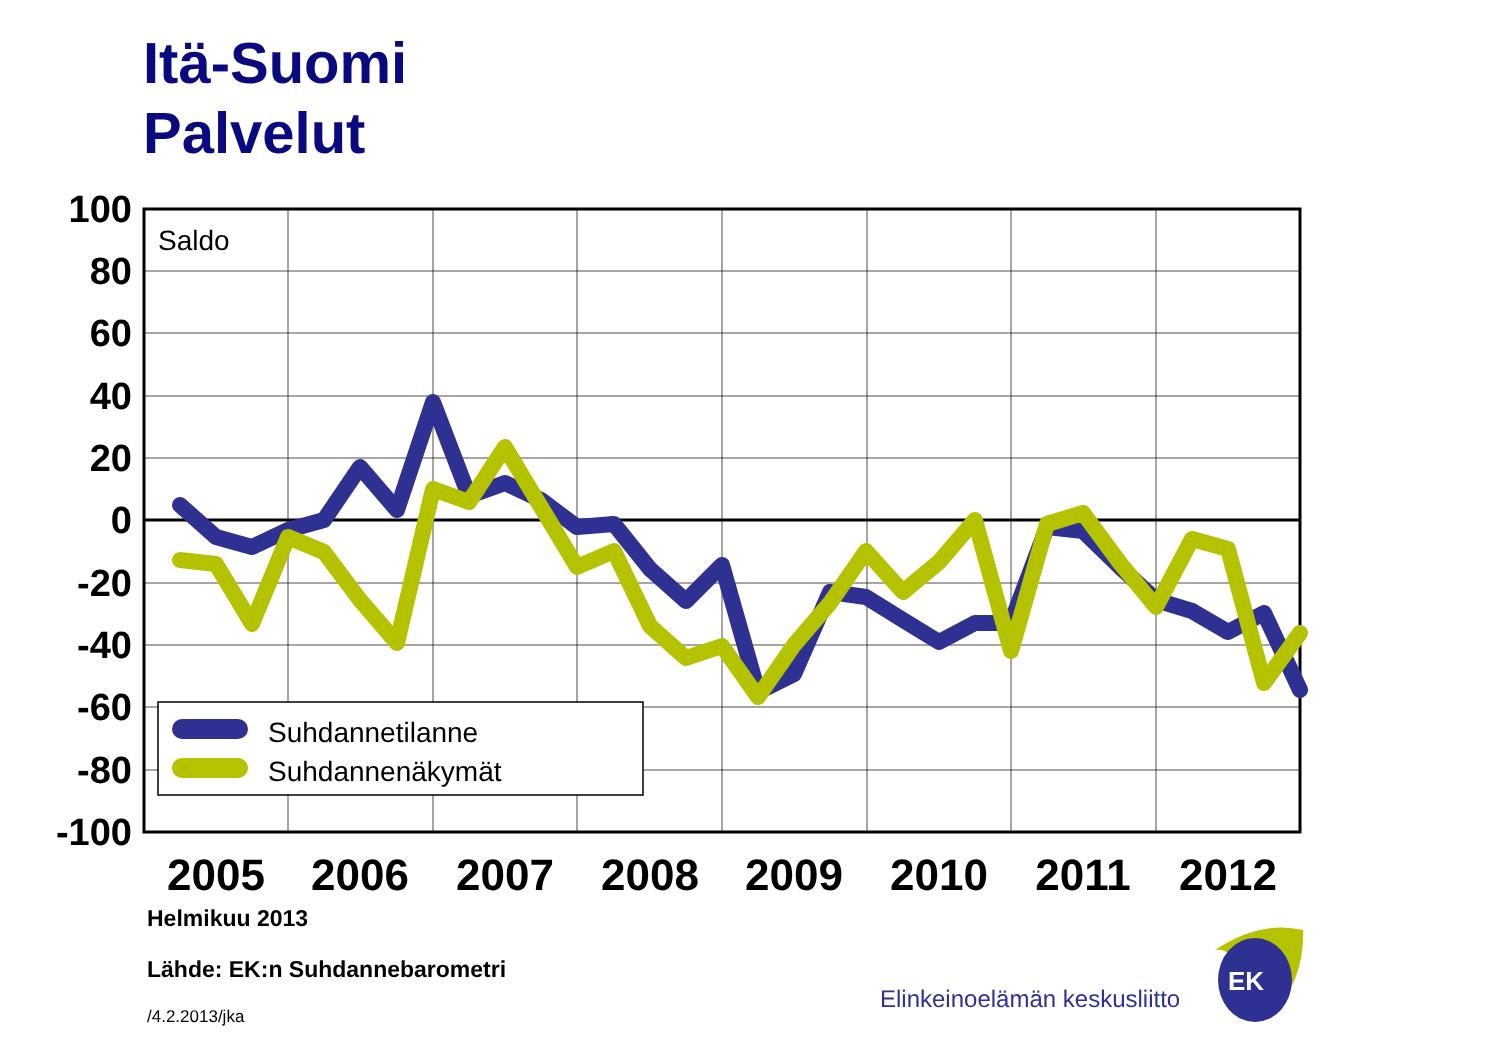Itä-Suomi
Palvelut
100
80
60
40
20
0
-20
-40
-60
-80
-100
Saldo
2005
2006
2007
2008
2009
2010
2011
2012
Suhdannetilanne
Suhdannenäkymät
Helmikuu 2013
Lähde: EK:n Suhdannebarometri
/4.2.2013/jka
Elinkeinoelämän keskusliitto
EK